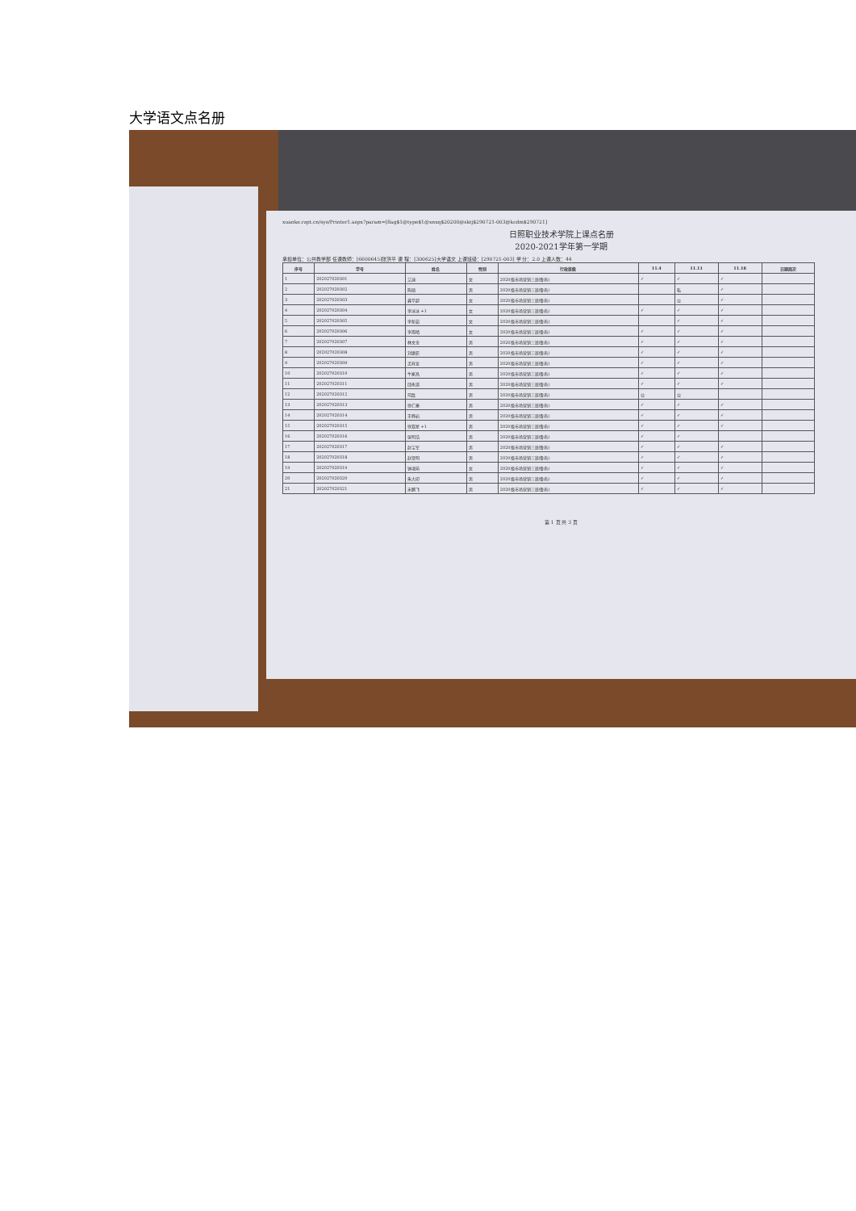大学语文点名册
xuanke.rzpt.cn/sys/Printer1.aspx?param=[flag$1@type$1@xnxq$20200@sktj$290721-003@kcdm$290721]
日照职业技术学院上课点名册
2020-2021学年第一学期
承担单位：公共教学部 任课教师：[6600645]张洪平 课 程：[300625]大学语文 上课班级：[290721-003] 学 分：2.0 上课人数：44
| 序号 | 学号 | 姓名 | 性别 | 行政班级 | 11.4 | 11.11 | 11.18 | 日期周次 |
| --- | --- | --- | --- | --- | --- | --- | --- | --- |
| 1 | 202027020301 | 艾迪 | 女 | 2020级市场营销三班(鲁南) | ✓ | ✓ | ✓ | |
| 2 | 202027020302 | 陈硕 | 男 | 2020级市场营销三班(鲁南) | | 私 | ✓ | |
| 3 | 202027020303 | 龚华超 | 女 | 2020级市场营销三班(鲁南) | | 公 | ✓ | |
| 4 | 202027020304 | 李冰冰 +1 | 女 | 2020级市场营销三班(鲁南) | ✓ | ✓ | ✓ | |
| 5 | 202027020305 | 李新茹 | 女 | 2020级市场营销三班(鲁南) | | ✓ | ✓ | |
| 6 | 202027020306 | 李雨晴 | 女 | 2020级市场营销三班(鲁南) | ✓ | ✓ | ✓ | |
| 7 | 202027020307 | 林文全 | 男 | 2020级市场营销三班(鲁南) | ✓ | ✓ | ✓ | |
| 8 | 202027020308 | 刘继辰 | 男 | 2020级市场营销三班(鲁南) | ✓ | ✓ | ✓ | |
| 9 | 202027020309 | 孟祥龙 | 男 | 2020级市场营销三班(鲁南) | ✓ | ✓ | ✓ | |
| 10 | 202027020310 | 牛家昌 | 男 | 2020级市场营销三班(鲁南) | ✓ | ✓ | ✓ | |
| 11 | 202027020311 | 邱永琪 | 男 | 2020级市场营销三班(鲁南) | ✓ | ✓ | ✓ | |
| 12 | 202027020312 | 司磊 | 男 | 2020级市场营销三班(鲁南) | 公 | 公 | | |
| 13 | 202027020313 | 徐仁豪 | 男 | 2020级市场营销三班(鲁南) | ✓ | ✓ | ✓ | |
| 14 | 202027020314 | 王峥岩 | 男 | 2020级市场营销三班(鲁南) | ✓ | ✓ | ✓ | |
| 15 | 202027020315 | 徐双星 +1 | 男 | 2020级市场营销三班(鲁南) | ✓ | ✓ | ✓ | |
| 16 | 202027020316 | 张明浩 | 男 | 2020级市场营销三班(鲁南) | ✓ | ✓ | | |
| 17 | 202027020317 | 赵宝军 | 男 | 2020级市场营销三班(鲁南) | ✓ | ✓ | ✓ | |
| 18 | 202027020318 | 赵贤明 | 男 | 2020级市场营销三班(鲁南) | ✓ | ✓ | ✓ | |
| 19 | 202027020319 | 钟淑萌 | 女 | 2020级市场营销三班(鲁南) | ✓ | ✓ | ✓ | |
| 20 | 202027020320 | 朱大印 | 男 | 2020级市场营销三班(鲁南) | ✓ | ✓ | ✓ | |
| 21 | 202027020321 | 宋鹏飞 | 男 | 2020级市场营销三班(鲁南) | ✓ | ✓ | ✓ | |
第 1 页 共 3 页